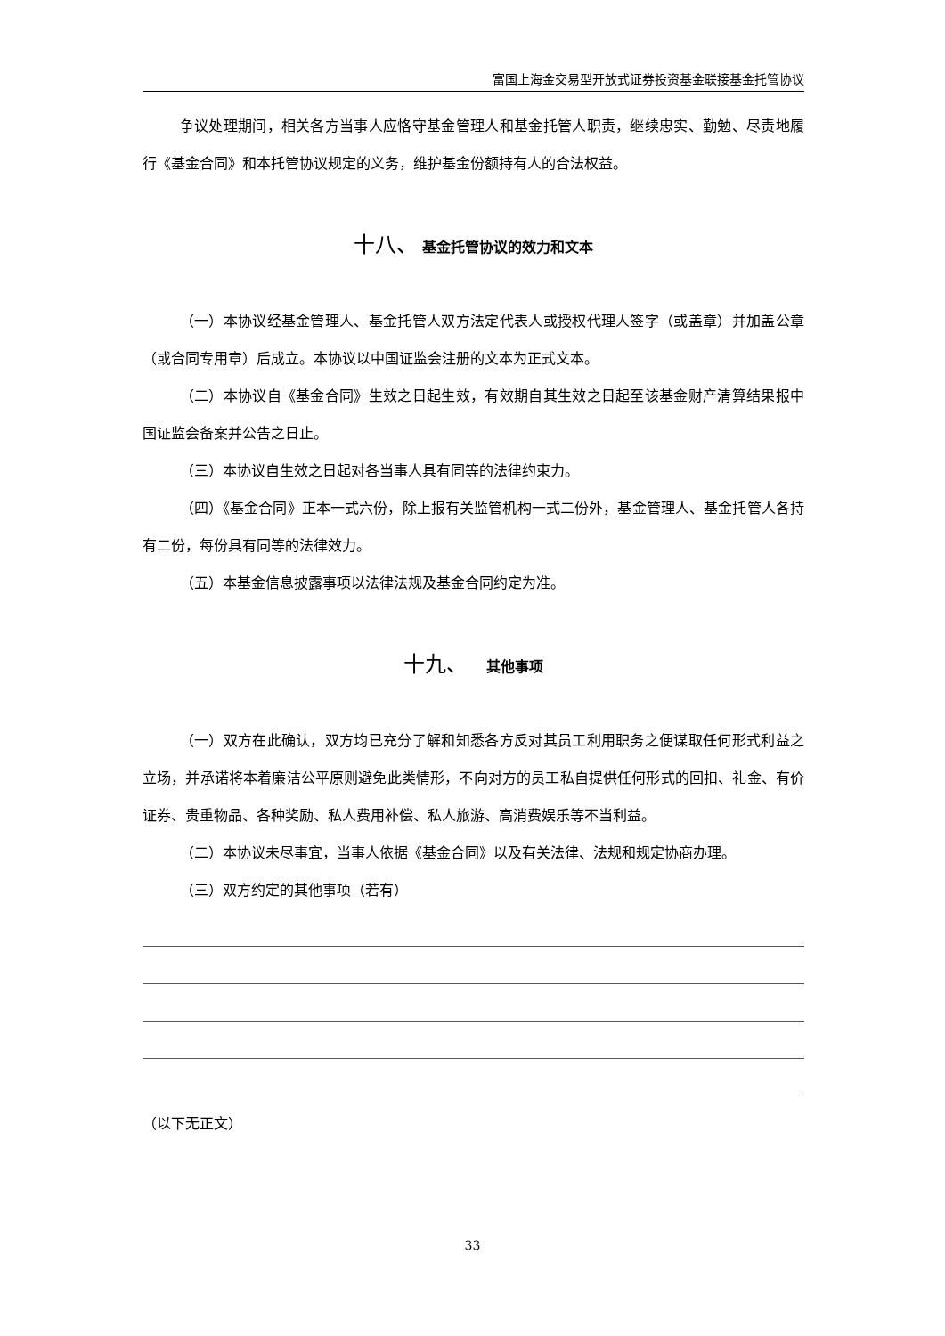富国上海金交易型开放式证券投资基金联接基金托管协议
争议处理期间，相关各方当事人应恪守基金管理人和基金托管人职责，继续忠实、勤勉、尽责地履行《基金合同》和本托管协议规定的义务，维护基金份额持有人的合法权益。
十八、 基金托管协议的效力和文本
（一）本协议经基金管理人、基金托管人双方法定代表人或授权代理人签字（或盖章）并加盖公章（或合同专用章）后成立。本协议以中国证监会注册的文本为正式文本。
（二）本协议自《基金合同》生效之日起生效，有效期自其生效之日起至该基金财产清算结果报中国证监会备案并公告之日止。
（三）本协议自生效之日起对各当事人具有同等的法律约束力。
（四）《基金合同》正本一式六份，除上报有关监管机构一式二份外，基金管理人、基金托管人各持有二份，每份具有同等的法律效力。
（五）本基金信息披露事项以法律法规及基金合同约定为准。
十九、 　其他事项
（一）双方在此确认，双方均已充分了解和知悉各方反对其员工利用职务之便谋取任何形式利益之立场，并承诺将本着廉洁公平原则避免此类情形，不向对方的员工私自提供任何形式的回扣、礼金、有价证券、贵重物品、各种奖励、私人费用补偿、私人旅游、高消费娱乐等不当利益。
（二）本协议未尽事宜，当事人依据《基金合同》以及有关法律、法规和规定协商办理。
（三）双方约定的其他事项（若有）
（以下无正文）
33